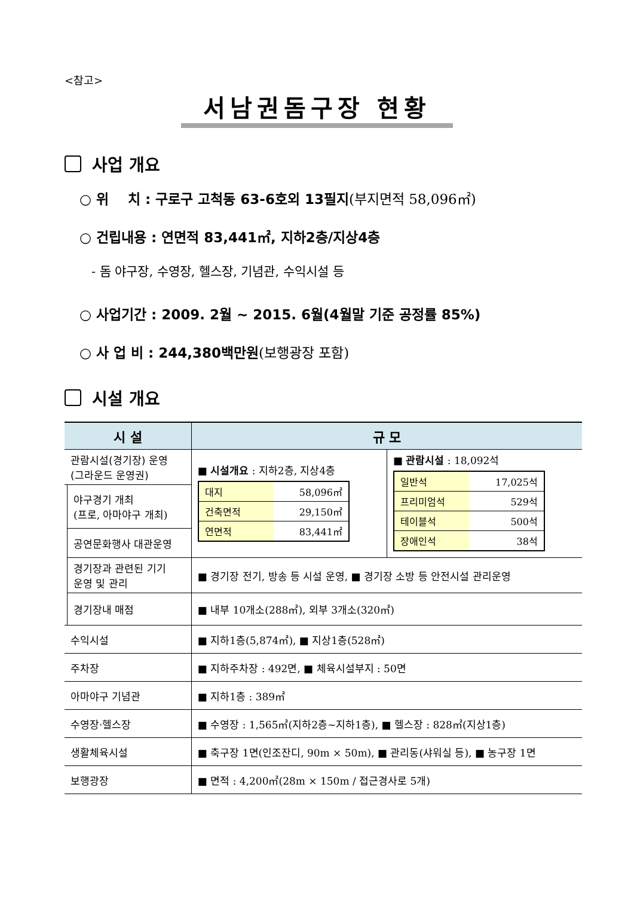<참고>
서남권돔구장 현황
사업 개요
○ 위 치 : 구로구 고척동 63-6호외 13필지(부지면적 58,096㎡)
○ 건립내용 : 연면적 83,441㎡, 지하2층/지상4층
- 돔 야구장, 수영장, 헬스장, 기념관, 수익시설 등
○ 사업기간 : 2009. 2월 ~ 2015. 6월(4월말 기준 공정률 85%)
○ 사 업 비 : 244,380백만원(보행광장 포함)
시설 개요
| 시 설 | | 규 모 | |
| --- | --- | --- | --- |
| 관람시설(경기장) 운영 (그라운드 운영권) | | ■ 시설개요 : 지하2층, 지상4층 / 대지 / 58,096㎡ / / 건축면적 / 29,150㎡ / / 연면적 / 83,441㎡ / | ■ 관람시설 : 18,092석 / 일반석 / 17,025석 / / 프리미엄석 / 529석 / / 테이블석 / 500석 / / 장애인석 / 38석 / |
| | 야구경기 개최 (프로, 아마야구 개최) | | |
| | 공연문화행사 대관운영 | | |
| | 경기장과 관련된 기기 운영 및 관리 | ■ 경기장 전기, 방송 등 시설 운영, ■ 경기장 소방 등 안전시설 관리운영 | |
| | 경기장내 매점 | ■ 내부 10개소(288㎡), 외부 3개소(320㎡) | |
| 수익시설 | | ■ 지하1층(5,874㎡), ■ 지상1층(528㎡) | |
| 주차장 | | ■ 지하주차장 : 492면, ■ 체육시설부지 : 50면 | |
| 아마야구 기념관 | | ■ 지하1층 : 389㎡ | |
| 수영장·헬스장 | | ■ 수영장 : 1,565㎡(지하2층~지하1층), ■ 헬스장 : 828㎡(지상1층) | |
| 생활체육시설 | | ■ 축구장 1면(인조잔디, 90m × 50m), ■ 관리동(샤워실 등), ■ 농구장 1면 | |
| 보행광장 | | ■ 면적 : 4,200㎡(28m × 150m / 접근경사로 5개) | |